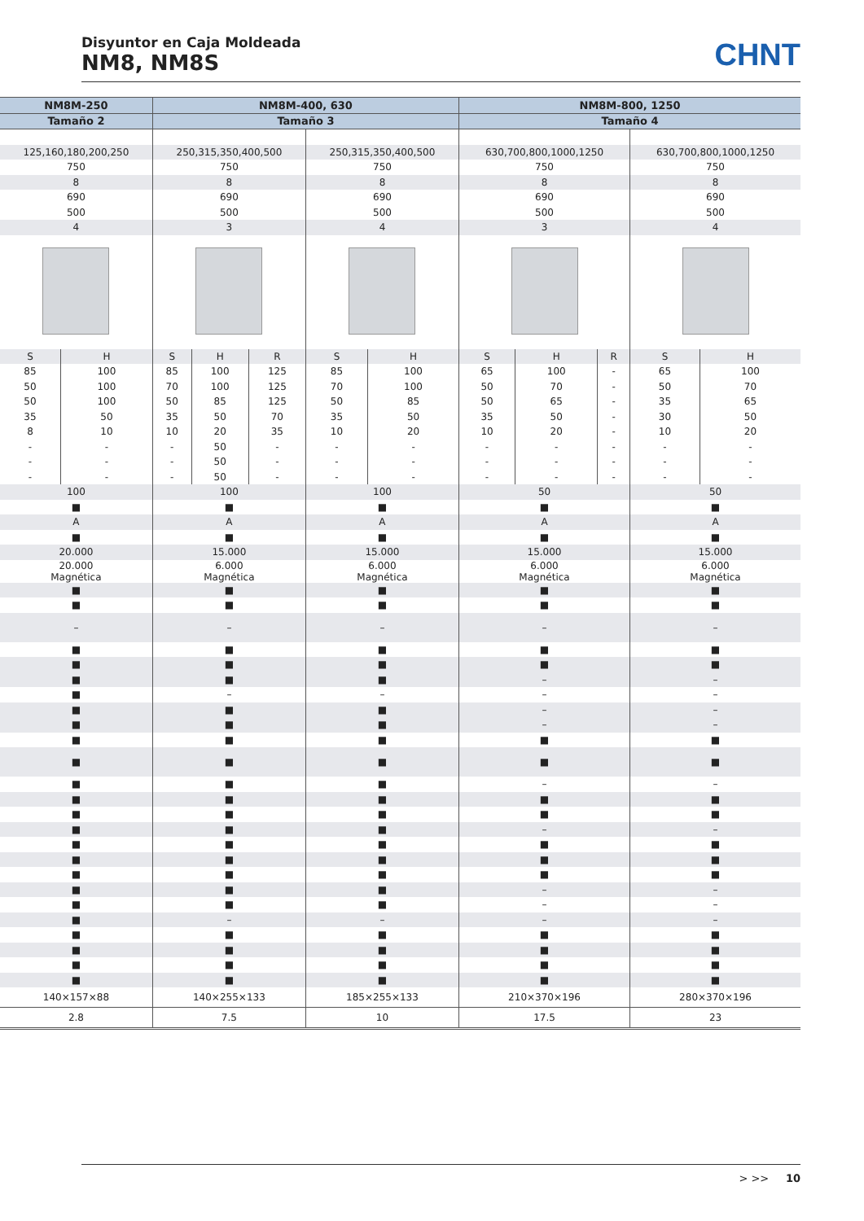Disyuntor en Caja Moldeada
NM8, NM8S
CHNT
| NM8M-250 | | NM8M-400, 630 | | | | | NM8M-800, 1250 | | | | |
| --- | --- | --- | --- | --- | --- | --- | --- | --- | --- | --- | --- |
| Tamaño 2 | | Tamaño 3 | | | | | Tamaño 4 | | | | |
| 125,160,180,200,250 | | 250,315,350,400,500 | | | 250,315,350,400,500 | | 630,700,800,1000,1250 | | | 630,700,800,1000,1250 | |
| 750 | | 750 | | | 750 | | 750 | | | 750 | |
| 8 | | 8 | | | 8 | | 8 | | | 8 | |
| 690 | | 690 | | | 690 | | 690 | | | 690 | |
| 500 | | 500 | | | 500 | | 500 | | | 500 | |
| 4 | | 3 | | | 4 | | 3 | | | 4 | |
| S | H | S | H | R | S | H | S | H | R | S | H |
| 85 | 100 | 85 | 100 | 125 | 85 | 100 | 65 | 100 | - | 65 | 100 |
| 50 | 100 | 70 | 100 | 125 | 70 | 100 | 50 | 70 | - | 50 | 70 |
| 50 | 100 | 50 | 85 | 125 | 50 | 85 | 50 | 65 | - | 35 | 65 |
| 35 | 50 | 35 | 50 | 70 | 35 | 50 | 35 | 50 | - | 30 | 50 |
| 8 | 10 | 10 | 20 | 35 | 10 | 20 | 10 | 20 | - | 10 | 20 |
| - | - | - | 50 | - | - | - | - | - | - | - | - |
| - | - | - | 50 | - | - | - | - | - | - | - | - |
| - | - | - | 50 | - | - | - | - | - | - | - | - |
| 100 | | 100 | | | 100 | | 50 | | | 50 | |
| ■ | | ■ | | | ■ | | ■ | | | ■ | |
| A | | A | | | A | | A | | | A | |
| ■ | | ■ | | | ■ | | ■ | | | ■ | |
| 20.000 | | 15.000 | | | 15.000 | | 15.000 | | | 15.000 | |
| 20.000 Magnética | | 6.000 Magnética | | | 6.000 Magnética | | 6.000 Magnética | | | 6.000 Magnética | |
| ■ | | ■ | | | ■ | | ■ | | | ■ | |
| ■ | | ■ | | | ■ | | ■ | | | ■ | |
| – | | – | | | – | | – | | | – | |
| ■ | | ■ | | | ■ | | ■ | | | ■ | |
| ■ | | ■ | | | ■ | | ■ | | | ■ | |
| ■ | | ■ | | | ■ | | – | | | – | |
| ■ | | – | | | – | | – | | | – | |
| ■ | | ■ | | | ■ | | – | | | – | |
| ■ | | ■ | | | ■ | | – | | | – | |
| ■ | | ■ | | | ■ | | ■ | | | ■ | |
| ■ | | ■ | | | ■ | | ■ | | | ■ | |
| ■ | | ■ | | | ■ | | – | | | – | |
| ■ | | ■ | | | ■ | | ■ | | | ■ | |
| ■ | | ■ | | | ■ | | ■ | | | ■ | |
| ■ | | ■ | | | ■ | | – | | | – | |
| ■ | | ■ | | | ■ | | ■ | | | ■ | |
| ■ | | ■ | | | ■ | | ■ | | | ■ | |
| ■ | | ■ | | | ■ | | ■ | | | ■ | |
| ■ | | ■ | | | ■ | | – | | | – | |
| ■ | | ■ | | | ■ | | – | | | – | |
| ■ | | – | | | – | | – | | | – | |
| ■ | | ■ | | | ■ | | ■ | | | ■ | |
| ■ | | ■ | | | ■ | | ■ | | | ■ | |
| ■ | | ■ | | | ■ | | ■ | | | ■ | |
| ■ | | ■ | | | ■ | | ■ | | | ■ | |
| 140×157×88 | | 140×255×133 | | | 185×255×133 | | 210×370×196 | | | 280×370×196 | |
| 2.8 | | 7.5 | | | 10 | | 17.5 | | | 23 | |
> >> 10